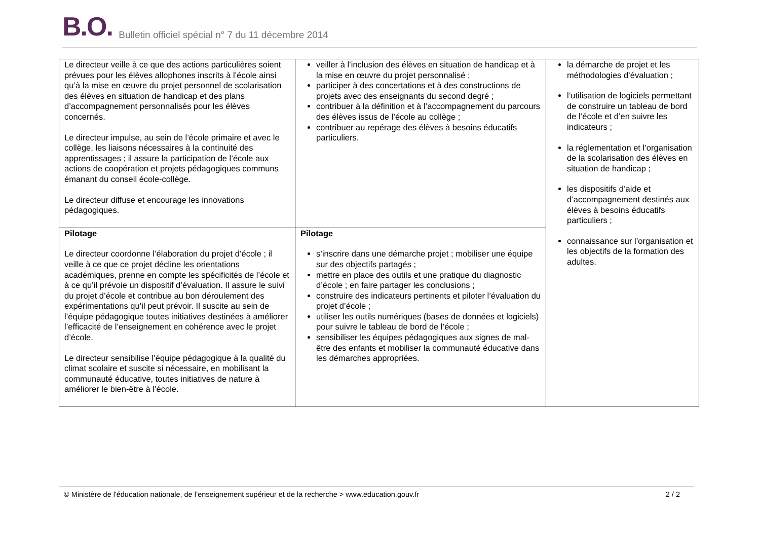B.O. Bulletin officiel spécial n° 7 du 11 décembre 2014
| Le directeur veille à ce que des actions particulières soient prévues pour les élèves allophones inscrits à l’école ainsi qu’à la mise en œuvre du projet personnel de scolarisation des élèves en situation de handicap et des plans d’accompagnement personnalisés pour les élèves concernés. Le directeur impulse, au sein de l’école primaire et avec le collège, les liaisons nécessaires à la continuité des apprentissages ; il assure la participation de l’école aux actions de coopération et projets pédagogiques communs émanant du conseil école-collège. Le directeur diffuse et encourage les innovations pédagogiques. | veiller à l’inclusion des élèves en situation de handicap et à la mise en œuvre du projet personnalisé ; participer à des concertations et à des constructions de projets avec des enseignants du second degré ; contribuer à la définition et à l’accompagnement du parcours des élèves issus de l’école au collège ; contribuer au repérage des élèves à besoins éducatifs particuliers. | la démarche de projet et les méthodologies d’évaluation ; l’utilisation de logiciels permettant de construire un tableau de bord de l’école et d’en suivre les indicateurs ; la réglementation et l’organisation de la scolarisation des élèves en situation de handicap ; les dispositifs d’aide et d’accompagnement destinés aux élèves à besoins éducatifs particuliers ; connaissance sur l’organisation et les objectifs de la formation des adultes. |
| Pilotage Le directeur coordonne l’élaboration du projet d’école ; il veille à ce que ce projet décline les orientations académiques, prenne en compte les spécificités de l’école et à ce qu’il prévoie un dispositif d’évaluation. Il assure le suivi du projet d’école et contribue au bon déroulement des expérimentations qu’il peut prévoir. Il suscite au sein de l’équipe pédagogique toutes initiatives destinées à améliorer l’efficacité de l’enseignement en cohérence avec le projet d’école. Le directeur sensibilise l’équipe pédagogique à la qualité du climat scolaire et suscite si nécessaire, en mobilisant la communauté éducative, toutes initiatives de nature à améliorer le bien-être à l’école. | Pilotage s’inscrire dans une démarche projet ; mobiliser une équipe sur des objectifs partagés ; mettre en place des outils et une pratique du diagnostic d’école ; en faire partager les conclusions ; construire des indicateurs pertinents et piloter l’évaluation du projet d’école ; utiliser les outils numériques (bases de données et logiciels) pour suivre le tableau de bord de l’école ; sensibiliser les équipes pédagogiques aux signes de mal-être des enfants et mobiliser la communauté éducative dans les démarches appropriées. | |
© Ministère de l'éducation nationale, de l’enseignement supérieur et de la recherche > www.education.gouv.fr 2 / 2